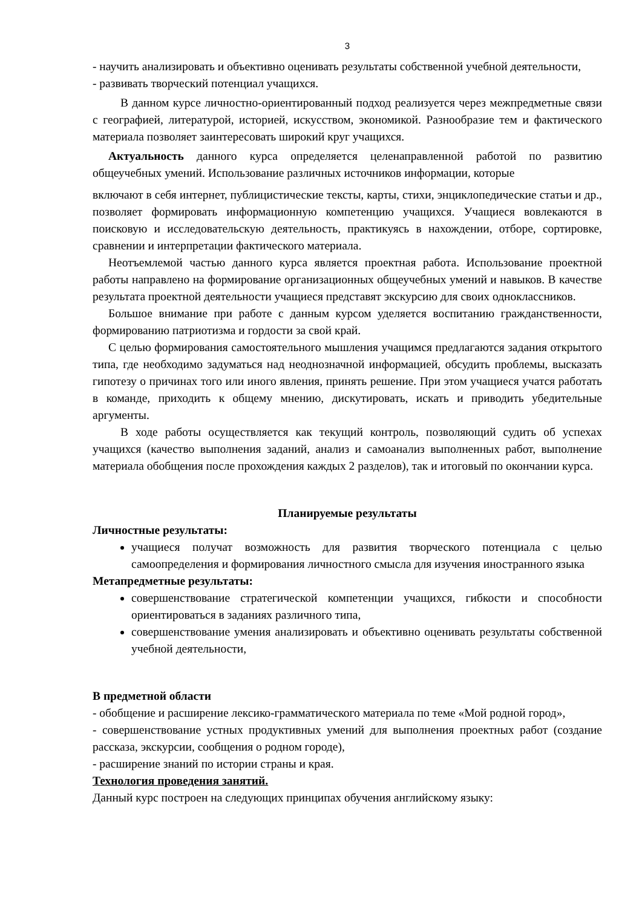3
- научить анализировать и объективно оценивать результаты собственной учебной деятельности,
- развивать творческий потенциал учащихся.
В данном курсе личностно-ориентированный подход реализуется через межпредметные связи с географией, литературой, историей, искусством, экономикой. Разнообразие тем и фактического материала позволяет заинтересовать широкий круг учащихся.
Актуальность данного курса определяется целенаправленной работой по развитию общеучебных умений. Использование различных источников информации, которые
включают в себя интернет, публицистические тексты, карты, стихи, энциклопедические статьи и др., позволяет формировать информационную компетенцию учащихся. Учащиеся вовлекаются в поисковую и исследовательскую деятельность, практикуясь в нахождении, отборе, сортировке, сравнении и интерпретации фактического материала.
Неотъемлемой частью данного курса является проектная работа. Использование проектной работы направлено на формирование организационных общеучебных умений и навыков. В качестве результата проектной деятельности учащиеся представят экскурсию для своих одноклассников.
Большое внимание при работе с данным курсом уделяется воспитанию гражданственности, формированию патриотизма и гордости за свой край.
С целью формирования самостоятельного мышления учащимся предлагаются задания открытого типа, где необходимо задуматься над неоднозначной информацией, обсудить проблемы, высказать гипотезу о причинах того или иного явления, принять решение. При этом учащиеся учатся работать в команде, приходить к общему мнению, дискутировать, искать и приводить убедительные аргументы.
В ходе работы осуществляется как текущий контроль, позволяющий судить об успехах учащихся (качество выполнения заданий, анализ и самоанализ выполненных работ, выполнение материала обобщения после прохождения каждых 2 разделов), так и итоговый по окончании курса.
Планируемые результаты
Личностные результаты:
учащиеся получат возможность для развития творческого потенциала с целью самоопределения и формирования личностного смысла для изучения иностранного языка
Метапредметные результаты:
совершенствование стратегической компетенции учащихся, гибкости и способности ориентироваться в заданиях различного типа,
совершенствование умения анализировать и объективно оценивать результаты собственной учебной деятельности,
В предметной области
- обобщение и расширение лексико-грамматического материала по теме «Мой родной город»,
- совершенствование устных продуктивных умений для выполнения проектных работ (создание рассказа, экскурсии, сообщения о родном городе),
- расширение знаний по истории страны и края.
Технология проведения занятий.
Данный курс построен на следующих принципах обучения английскому языку: